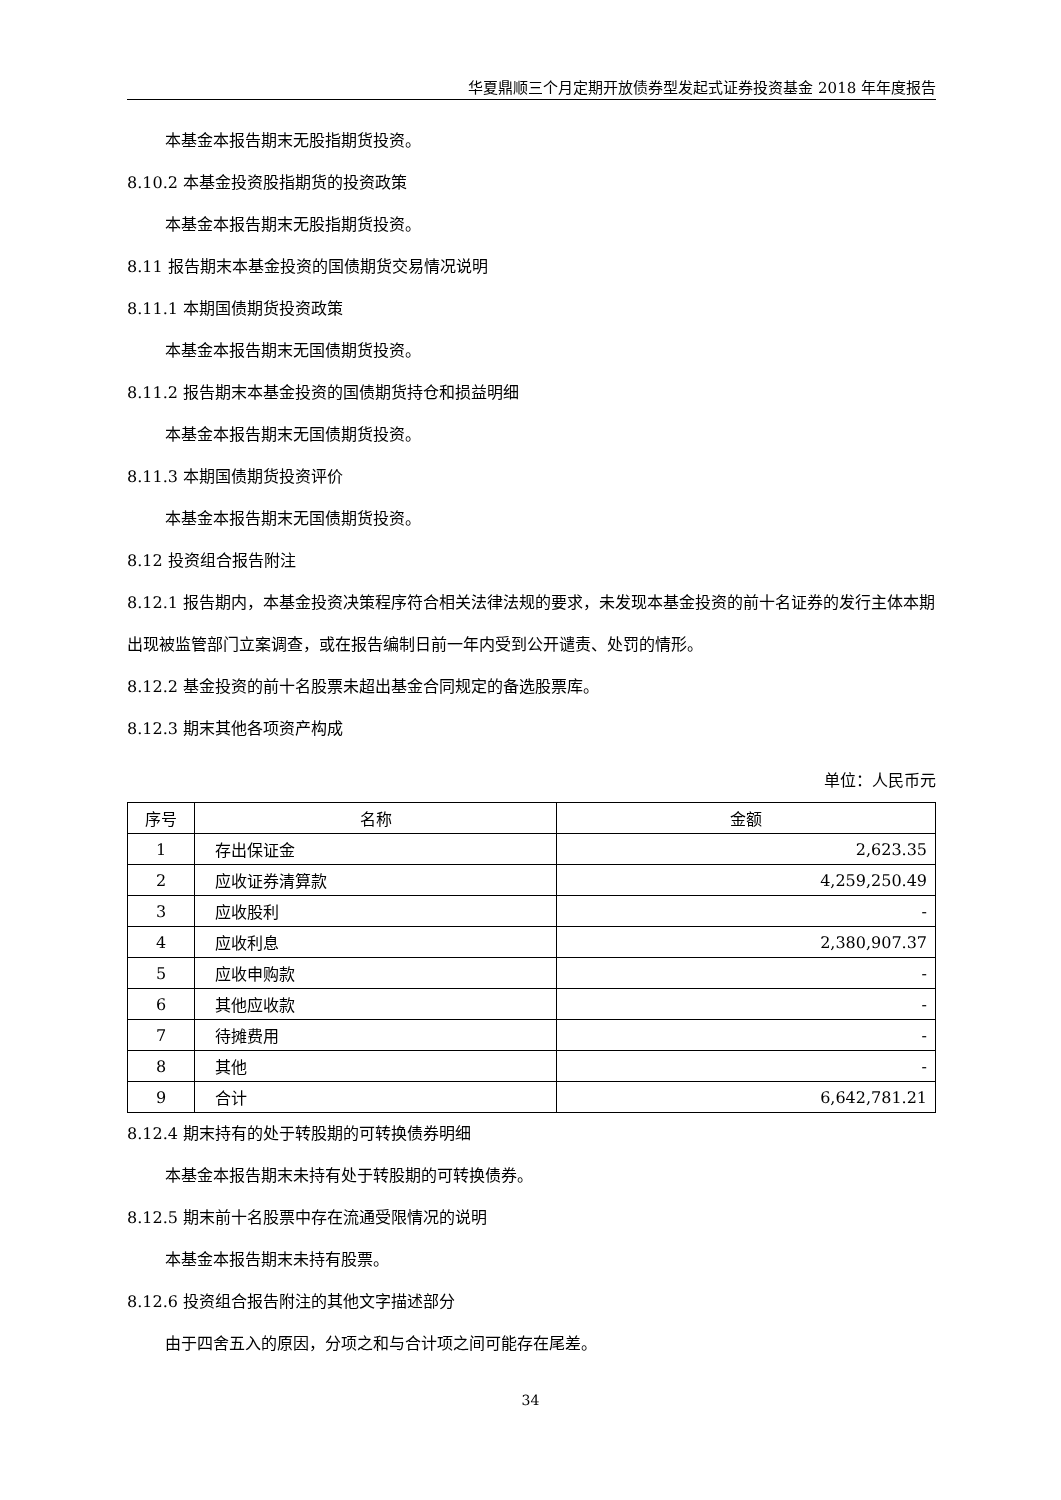华夏鼎顺三个月定期开放债券型发起式证券投资基金 2018 年年度报告
本基金本报告期末无股指期货投资。
8.10.2 本基金投资股指期货的投资政策
本基金本报告期末无股指期货投资。
8.11 报告期末本基金投资的国债期货交易情况说明
8.11.1 本期国债期货投资政策
本基金本报告期末无国债期货投资。
8.11.2 报告期末本基金投资的国债期货持仓和损益明细
本基金本报告期末无国债期货投资。
8.11.3 本期国债期货投资评价
本基金本报告期末无国债期货投资。
8.12 投资组合报告附注
8.12.1 报告期内，本基金投资决策程序符合相关法律法规的要求，未发现本基金投资的前十名证券的发行主体本期出现被监管部门立案调查，或在报告编制日前一年内受到公开谴责、处罚的情形。
8.12.2 基金投资的前十名股票未超出基金合同规定的备选股票库。
8.12.3 期末其他各项资产构成
单位：人民币元
| 序号 | 名称 | 金额 |
| --- | --- | --- |
| 1 | 存出保证金 | 2,623.35 |
| 2 | 应收证券清算款 | 4,259,250.49 |
| 3 | 应收股利 | - |
| 4 | 应收利息 | 2,380,907.37 |
| 5 | 应收申购款 | - |
| 6 | 其他应收款 | - |
| 7 | 待摊费用 | - |
| 8 | 其他 | - |
| 9 | 合计 | 6,642,781.21 |
8.12.4 期末持有的处于转股期的可转换债券明细
本基金本报告期末未持有处于转股期的可转换债券。
8.12.5 期末前十名股票中存在流通受限情况的说明
本基金本报告期末未持有股票。
8.12.6 投资组合报告附注的其他文字描述部分
由于四舍五入的原因，分项之和与合计项之间可能存在尾差。
34